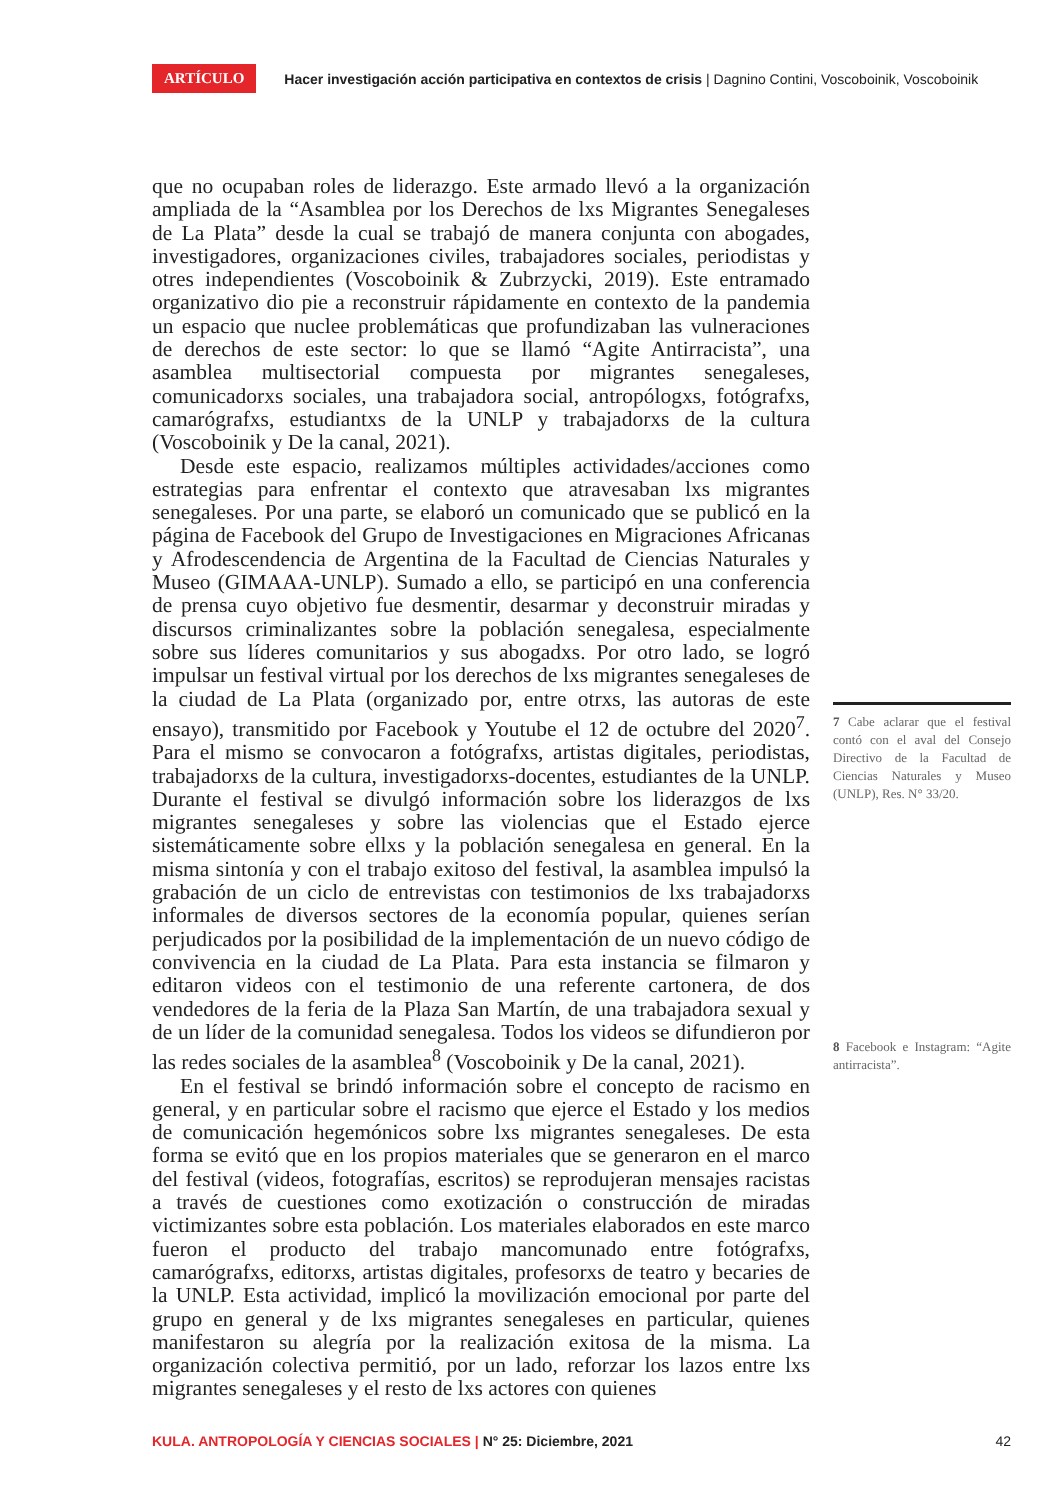ARTÍCULO Hacer investigación acción participativa en contextos de crisis | Dagnino Contini, Voscoboinik, Voscoboinik
que no ocupaban roles de liderazgo. Este armado llevó a la organización ampliada de la “Asamblea por los Derechos de lxs Migrantes Senegaleses de La Plata” desde la cual se trabajó de manera conjunta con abogades, investigadores, organizaciones civiles, trabajadores sociales, periodistas y otres independientes (Voscoboinik & Zubrzycki, 2019). Este entramado organizativo dio pie a reconstruir rápidamente en contexto de la pandemia un espacio que nuclee problemáticas que profundizaban las vulneraciones de derechos de este sector: lo que se llamó “Agite Antirracista”, una asamblea multisectorial compuesta por migrantes senegaleses, comunicadorxs sociales, una trabajadora social, antropólogxs, fotógrafxs, camarógrafxs, estudiantxs de la UNLP y trabajadorxs de la cultura (Voscoboinik y De la canal, 2021).
Desde este espacio, realizamos múltiples actividades/acciones como estrategias para enfrentar el contexto que atravesaban lxs migrantes senegaleses. Por una parte, se elaboró un comunicado que se publicó en la página de Facebook del Grupo de Investigaciones en Migraciones Africanas y Afrodescendencia de Argentina de la Facultad de Ciencias Naturales y Museo (GIMAAA-UNLP). Sumado a ello, se participó en una conferencia de prensa cuyo objetivo fue desmentir, desarmar y deconstruir miradas y discursos criminalizantes sobre la población senegalesa, especialmente sobre sus líderes comunitarios y sus abogadxs. Por otro lado, se logró impulsar un festival virtual por los derechos de lxs migrantes senegaleses de la ciudad de La Plata (organizado por, entre otrxs, las autoras de este ensayo), transmitido por Facebook y Youtube el 12 de octubre del 2020<sup>7</sup>. Para el mismo se convocaron a fotógrafxs, artistas digitales, periodistas, trabajadorxs de la cultura, investigadorxs-docentes, estudiantes de la UNLP. Durante el festival se divulgó información sobre los liderazgos de lxs migrantes senegaleses y sobre las violencias que el Estado ejerce sistemáticamente sobre ellxs y la población senegalesa en general. En la misma sintonía y con el trabajo exitoso del festival, la asamblea impulsó la grabación de un ciclo de entrevistas con testimonios de lxs trabajadorxs informales de diversos sectores de la economía popular, quienes serían perjudicados por la posibilidad de la implementación de un nuevo código de convivencia en la ciudad de La Plata. Para esta instancia se filmaron y editaron videos con el testimonio de una referente cartonera, de dos vendedores de la feria de la Plaza San Martín, de una trabajadora sexual y de un líder de la comunidad senegalesa. Todos los videos se difundieron por las redes sociales de la asamblea<sup>8</sup> (Voscoboinik y De la canal, 2021).
En el festival se brindó información sobre el concepto de racismo en general, y en particular sobre el racismo que ejerce el Estado y los medios de comunicación hegemónicos sobre lxs migrantes senegaleses. De esta forma se evitó que en los propios materiales que se generaron en el marco del festival (videos, fotografías, escritos) se reprodujeran mensajes racistas a través de cuestiones como exotización o construcción de miradas victimizantes sobre esta población. Los materiales elaborados en este marco fueron el producto del trabajo mancomunado entre fotógrafxs, camarógrafxs, editorxs, artistas digitales, profesorxs de teatro y becaries de la UNLP. Esta actividad, implicó la movilización emocional por parte del grupo en general y de lxs migrantes senegaleses en particular, quienes manifestaron su alegría por la realización exitosa de la misma. La organización colectiva permitió, por un lado, reforzar los lazos entre lxs migrantes senegaleses y el resto de lxs actores con quienes
7 Cabe aclarar que el festival contó con el aval del Consejo Directivo de la Facultad de Ciencias Naturales y Museo (UNLP), Res. N° 33/20.
8 Facebook e Instagram: “Agite antirracista”.
KULA. ANTROPOLOGÍA Y CIENCIAS SOCIALES | N° 25: Diciembre, 2021 42